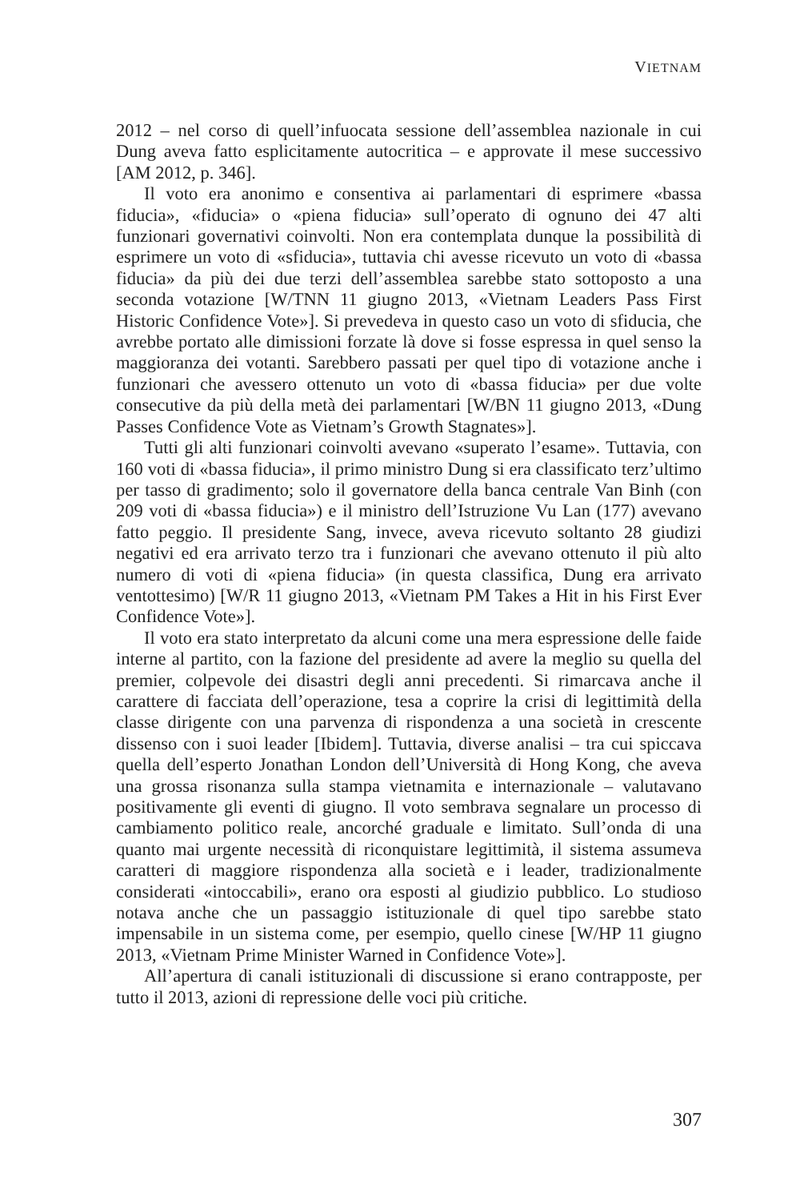VIETNAM
2012 – nel corso di quell’infuocata sessione dell’assemblea nazionale in cui Dung aveva fatto esplicitamente autocritica – e approvate il mese successivo [AM 2012, p. 346].
Il voto era anonimo e consentiva ai parlamentari di esprimere «bassa fiducia», «fiducia» o «piena fiducia» sull’operato di ognuno dei 47 alti funzionari governativi coinvolti. Non era contemplata dunque la possibilità di esprimere un voto di «sfiducia», tuttavia chi avesse ricevuto un voto di «bassa fiducia» da più dei due terzi dell’assemblea sarebbe stato sottoposto a una seconda votazione [W/TNN 11 giugno 2013, «Vietnam Leaders Pass First Historic Confidence Vote»]. Si prevedeva in questo caso un voto di sfiducia, che avrebbe portato alle dimissioni forzate là dove si fosse espressa in quel senso la maggioranza dei votanti. Sarebbero passati per quel tipo di votazione anche i funzionari che avessero ottenuto un voto di «bassa fiducia» per due volte consecutive da più della metà dei parlamentari [W/BN 11 giugno 2013, «Dung Passes Confidence Vote as Vietnam’s Growth Stagnates»].
Tutti gli alti funzionari coinvolti avevano «superato l’esame». Tuttavia, con 160 voti di «bassa fiducia», il primo ministro Dung si era classificato terz’ultimo per tasso di gradimento; solo il governatore della banca centrale Van Binh (con 209 voti di «bassa fiducia») e il ministro dell’Istruzione Vu Lan (177) avevano fatto peggio. Il presidente Sang, invece, aveva ricevuto soltanto 28 giudizi negativi ed era arrivato terzo tra i funzionari che avevano ottenuto il più alto numero di voti di «piena fiducia» (in questa classifica, Dung era arrivato ventottesimo) [W/R 11 giugno 2013, «Vietnam PM Takes a Hit in his First Ever Confidence Vote»].
Il voto era stato interpretato da alcuni come una mera espressione delle faide interne al partito, con la fazione del presidente ad avere la meglio su quella del premier, colpevole dei disastri degli anni precedenti. Si rimarcava anche il carattere di facciata dell’operazione, tesa a coprire la crisi di legittimità della classe dirigente con una parvenza di rispondenza a una società in crescente dissenso con i suoi leader [Ibidem]. Tuttavia, diverse analisi – tra cui spiccava quella dell’esperto Jonathan London dell’Università di Hong Kong, che aveva una grossa risonanza sulla stampa vietnamita e internazionale – valutavano positivamente gli eventi di giugno. Il voto sembrava segnalare un processo di cambiamento politico reale, ancorché graduale e limitato. Sull’onda di una quanto mai urgente necessità di riconquistare legittimità, il sistema assumeva caratteri di maggiore rispondenza alla società e i leader, tradizionalmente considerati «intoccabili», erano ora esposti al giudizio pubblico. Lo studioso notava anche che un passaggio istituzionale di quel tipo sarebbe stato impensabile in un sistema come, per esempio, quello cinese [W/HP 11 giugno 2013, «Vietnam Prime Minister Warned in Confidence Vote»].
All’apertura di canali istituzionali di discussione si erano contrapposte, per tutto il 2013, azioni di repressione delle voci più critiche.
307